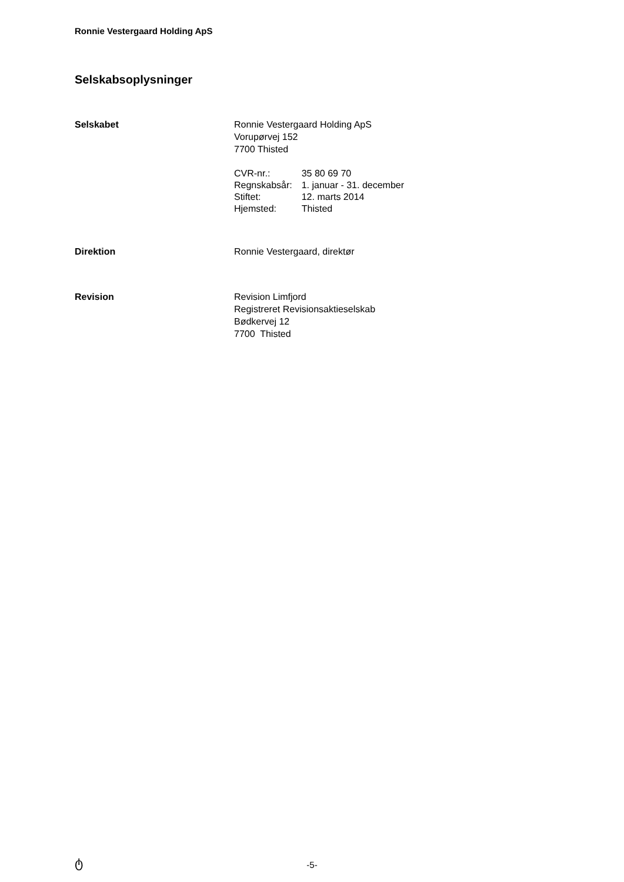Ronnie Vestergaard Holding ApS
Selskabsoplysninger
Selskabet Ronnie Vestergaard Holding ApS
Vorupørvej 152
7700 Thisted
| CVR-nr.: | 35 80 69 70 |
| Regnskabsår: | 1. januar - 31. december |
| Stiftet: | 12. marts 2014 |
| Hjemsted: | Thisted |
Direktion Ronnie Vestergaard, direktør
Revision Revision Limfjord
Registreret Revisionsaktieselskab
Bødkervej 12
7700 Thisted
ტ
-5-